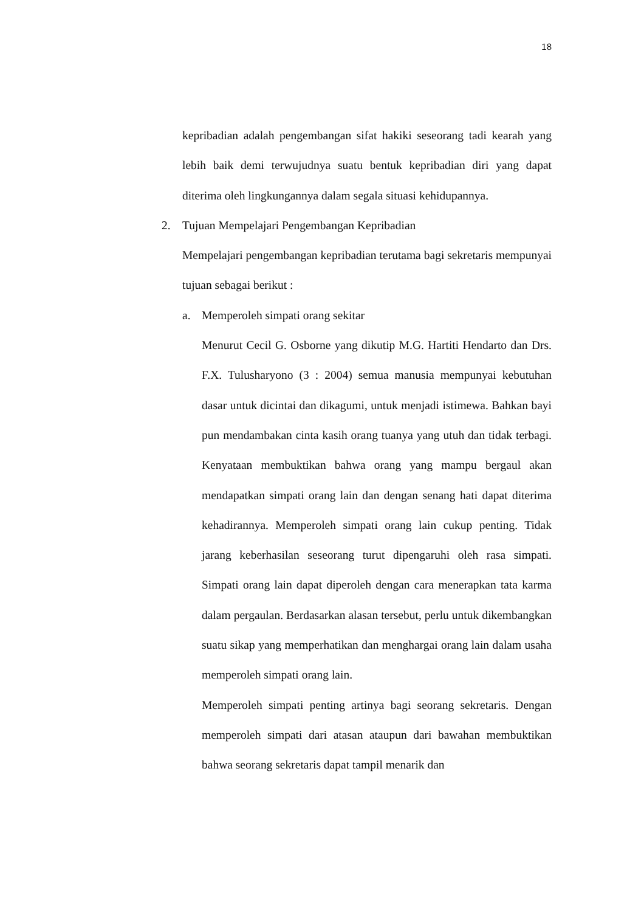18
kepribadian adalah pengembangan sifat hakiki seseorang tadi kearah yang lebih baik demi terwujudnya suatu bentuk kepribadian diri yang dapat diterima oleh lingkungannya dalam segala situasi kehidupannya.
2. Tujuan Mempelajari Pengembangan Kepribadian
Mempelajari pengembangan kepribadian terutama bagi sekretaris mempunyai tujuan sebagai berikut :
a. Memperoleh simpati orang sekitar
Menurut Cecil G. Osborne yang dikutip M.G. Hartiti Hendarto dan Drs. F.X. Tulusharyono (3 : 2004) semua manusia mempunyai kebutuhan dasar untuk dicintai dan dikagumi, untuk menjadi istimewa. Bahkan bayi pun mendambakan cinta kasih orang tuanya yang utuh dan tidak terbagi. Kenyataan membuktikan bahwa orang yang mampu bergaul akan mendapatkan simpati orang lain dan dengan senang hati dapat diterima kehadirannya. Memperoleh simpati orang lain cukup penting. Tidak jarang keberhasilan seseorang turut dipengaruhi oleh rasa simpati. Simpati orang lain dapat diperoleh dengan cara menerapkan tata karma dalam pergaulan. Berdasarkan alasan tersebut, perlu untuk dikembangkan suatu sikap yang memperhatikan dan menghargai orang lain dalam usaha memperoleh simpati orang lain.
Memperoleh simpati penting artinya bagi seorang sekretaris. Dengan memperoleh simpati dari atasan ataupun dari bawahan membuktikan bahwa seorang sekretaris dapat tampil menarik dan